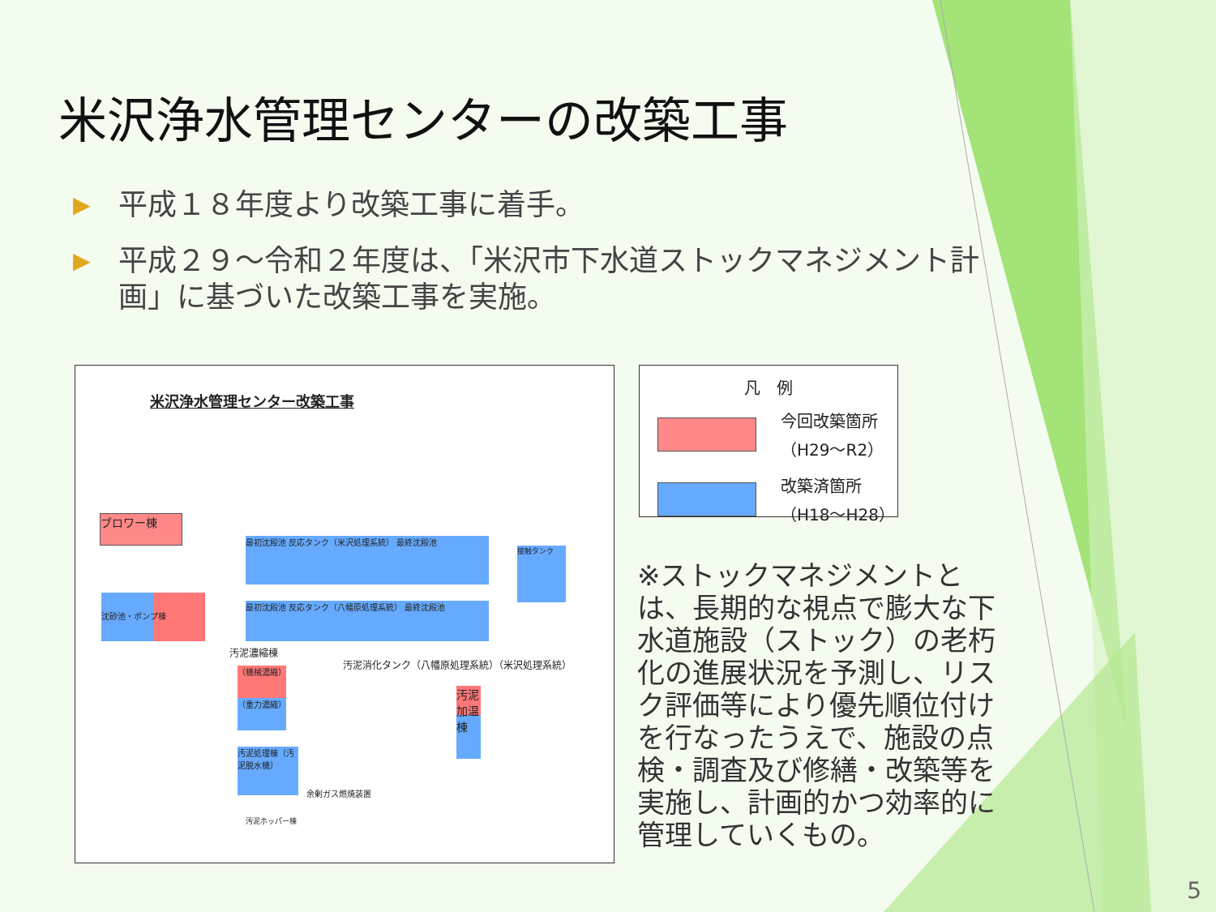米沢浄水管理センターの改築工事
▶ 平成１８年度より改築工事に着手。
▶ 平成２９～令和２年度は、「米沢市下水道ストックマネジメント計画」に基づいた改築工事を実施。
米沢浄水管理センター改築工事
ブロワー棟
沈砂池・ポンプ棟
最初沈殿池 反応タンク（米沢処理系統） 最終沈殿池
最初沈殿池 反応タンク（八幡原処理系統） 最終沈殿池
接触タンク
汚泥濃縮棟
汚泥消化タンク（八幡原処理系統）（米沢処理系統）
（機械濃縮）
（重力濃縮）
汚泥加温棟
汚泥処理棟（汚泥脱水機）
余剰ガス燃焼装置
汚泥ホッパー棟
凡　例
今回改築箇所
（H29～R2）
改築済箇所
（H18～H28）
※ストックマネジメントとは、長期的な視点で膨大な下水道施設（ストック）の老朽化の進展状況を予測し、リスク評価等により優先順位付けを行なったうえで、施設の点検・調査及び修繕・改築等を実施し、計画的かつ効率的に管理していくもの。
5